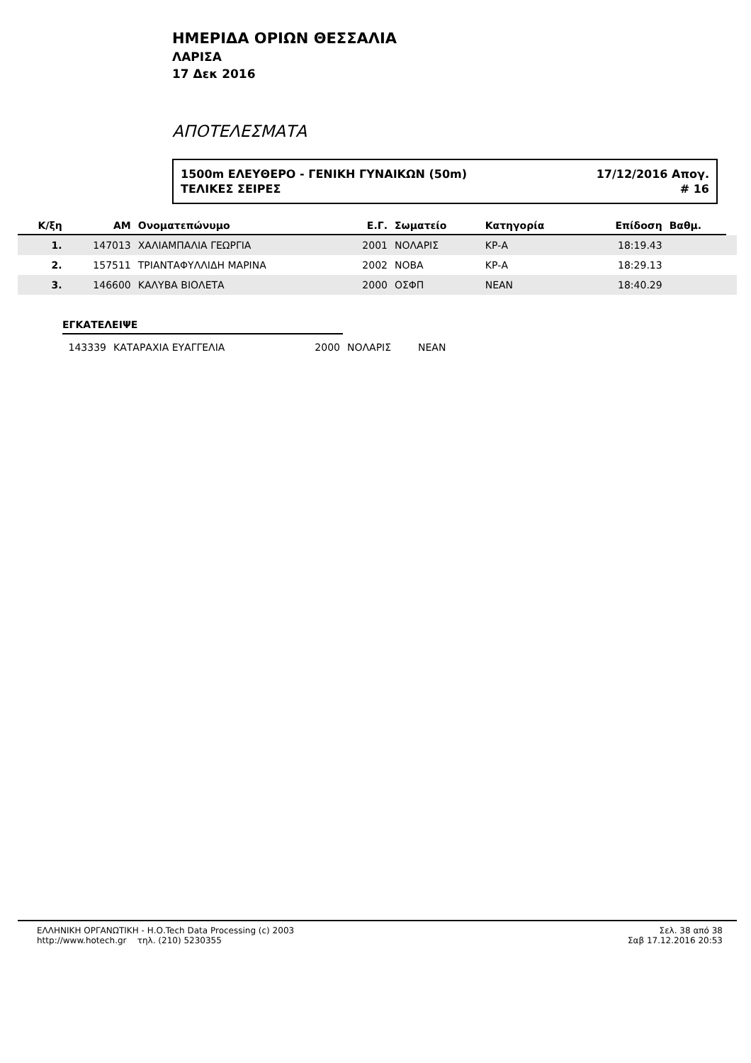ΗΜΕΡΙΔΑ ΟΡΙΩΝ ΘΕΣΣΑΛΙΑ
ΛΑΡΙΣΑ
17 Δεκ 2016
ΑΠΟΤΕΛΕΣΜΑΤΑ
1500m ΕΛΕΥΘΕΡΟ - ΓΕΝΙΚΗ ΓΥΝΑΙΚΩΝ (50m) 17/12/2016 Απογ.
ΤΕΛΙΚΕΣ ΣΕΙΡΕΣ # 16
| Κ/ξη | ΑΜ | Ονοματεπώνυμο | Ε.Γ. | Σωματείο | Κατηγορία | Επίδοση | Βαθμ. | |
| --- | --- | --- | --- | --- | --- | --- | --- | --- |
| 1. | 147013 | ΧΑΛΙΑΜΠΑΛΙΑ ΓΕΩΡΓΙΑ | 2001 | ΝΟΛΑΡΙΣ | ΚΡ-Α | 18:19.43 | | |
| 2. | 157511 | ΤΡΙΑΝΤΑΦΥΛΛΙΔΗ ΜΑΡΙΝΑ | 2002 | ΝΟΒΑ | ΚΡ-Α | 18:29.13 | | |
| 3. | 146600 | ΚΑΛΥΒΑ ΒΙΟΛΕΤΑ | 2000 | ΟΣΦΠ | ΝΕΑΝ | 18:40.29 | | |
ΕΓΚΑΤΕΛΕΙΨΕ
| | 143339 | ΚΑΤΑΡΑΧΙΑ ΕΥΑΓΓΕΛΙΑ | 2000 | ΝΟΛΑΡΙΣ | ΝΕΑΝ |
ΕΛΛΗΝΙΚΗ ΟΡΓΑΝΩΤΙΚΗ - Η.Ο.Tech Data Processing (c) 2003
http://www.hotech.gr τηλ. (210) 5230355
Σελ. 38 από 38
Σαβ 17.12.2016 20:53